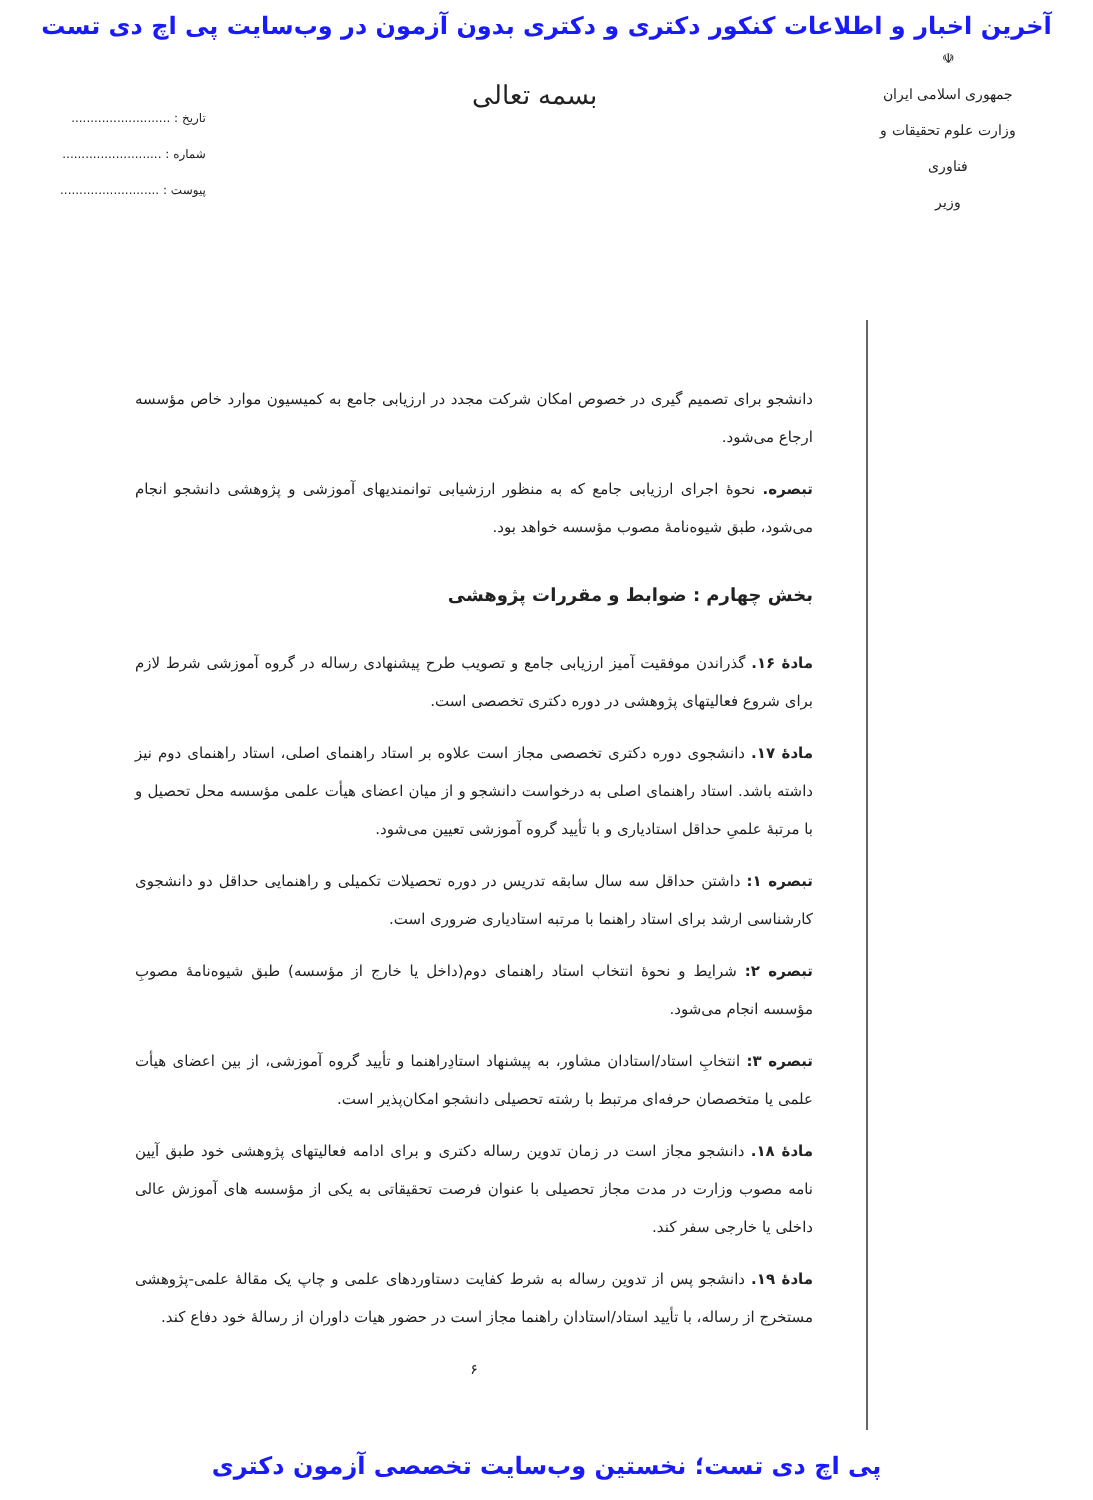آخرین اخبار و اطلاعات کنکور دکتری و دکتری بدون آزمون در وب‌سایت پی اچ دی تست
☫
جمهوری اسلامی ایران
وزارت علوم تحقیقات و فناوری
وزیر
بسمه تعالی
تاریخ : ..........................
شماره : ..........................
پیوست : ..........................
دانشجو برای تصمیم گیری در خصوص امکان شرکت مجدد در ارزیابی جامع به کمیسیون موارد خاص مؤسسه ارجاع می‌شود.
تبصره. نحوهٔ اجرای ارزیابی جامع که به منظور ارزشیابی توانمندیهای آموزشی و پژوهشی دانشجو انجام می‌شود، طبق شیوه‌نامهٔ مصوب مؤسسه خواهد بود.
بخش چهارم : ضوابط و مقررات پژوهشی
مادهٔ ۱۶. گذراندن موفقیت آمیز ارزیابی جامع و تصویب طرح پیشنهادی رساله در گروه آموزشی شرط لازم برای شروع فعالیتهای پژوهشی در دوره دکتری تخصصی است.
مادهٔ ۱۷. دانشجوی دوره دکتری تخصصی مجاز است علاوه بر استاد راهنمای اصلی، استاد راهنمای دوم نیز داشته باشد. استاد راهنمای اصلی به درخواست دانشجو و از میان اعضای هیأت علمی مؤسسه محل تحصیل و با مرتبهٔ علمیِ حداقل استادیاری و با تأیید گروه آموزشی تعیین می‌شود.
تبصره ۱: داشتن حداقل سه سال سابقه تدریس در دوره تحصیلات تکمیلی و راهنمایی حداقل دو دانشجوی کارشناسی ارشد برای استاد راهنما با مرتبه استادیاری ضروری است.
تبصره ۲: شرایط و نحوهٔ انتخاب استاد راهنمای دوم(داخل یا خارج از مؤسسه) طبق شیوه‌نامهٔ مصوبِ مؤسسه انجام می‌شود.
تبصره ۳: انتخابِ استاد/استادان مشاور، به پیشنهاد استادِراهنما و تأیید گروه آموزشی، از بین اعضای هیأت علمی یا متخصصان حرفه‌ای مرتبط با رشته تحصیلی دانشجو امکان‌پذیر است.
مادهٔ ۱۸. دانشجو مجاز است در زمان تدوین رساله دکتری و برای ادامه فعالیتهای پژوهشی خود طبق آیین نامه مصوب وزارت در مدت مجاز تحصیلی با عنوان فرصت تحقیقاتی به یکی از مؤسسه های آموزش عالی داخلی یا خارجی سفر کند.
مادهٔ ۱۹. دانشجو پس از تدوین رساله به شرط کفایت دستاوردهای علمی و چاپ یک مقالهٔ علمی-پژوهشی مستخرج از رساله، با تأیید استاد/استادان راهنما مجاز است در حضور هیات داوران از رسالهٔ خود دفاع کند.
۶
پی اچ دی تست؛ نخستین وب‌سایت تخصصی آزمون دکتری